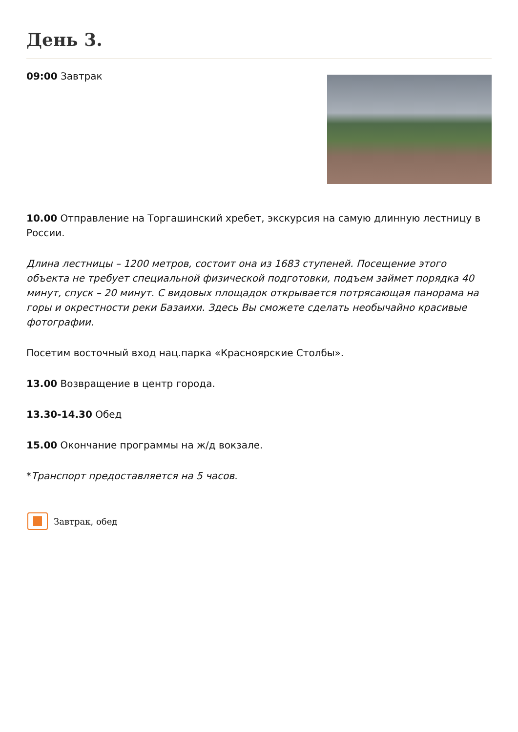День 3.
09:00 Завтрак
10.00 Отправление на Торгашинский хребет, экскурсия на самую длинную лестницу в России.
Длина лестницы – 1200 метров, состоит она из 1683 ступеней. Посещение этого объекта не требует специальной физической подготовки, подъем займет порядка 40 минут, спуск – 20 минут. С видовых площадок открывается потрясающая панорама на горы и окрестности реки Базаихи. Здесь Вы сможете сделать необычайно красивые фотографии.
Посетим восточный вход нац.парка «Красноярские Столбы».
13.00 Возвращение в центр города.
13.30-14.30 Обед
15.00 Окончание программы на ж/д вокзале.
*Транспорт предоставляется на 5 часов.
Завтрак, обед